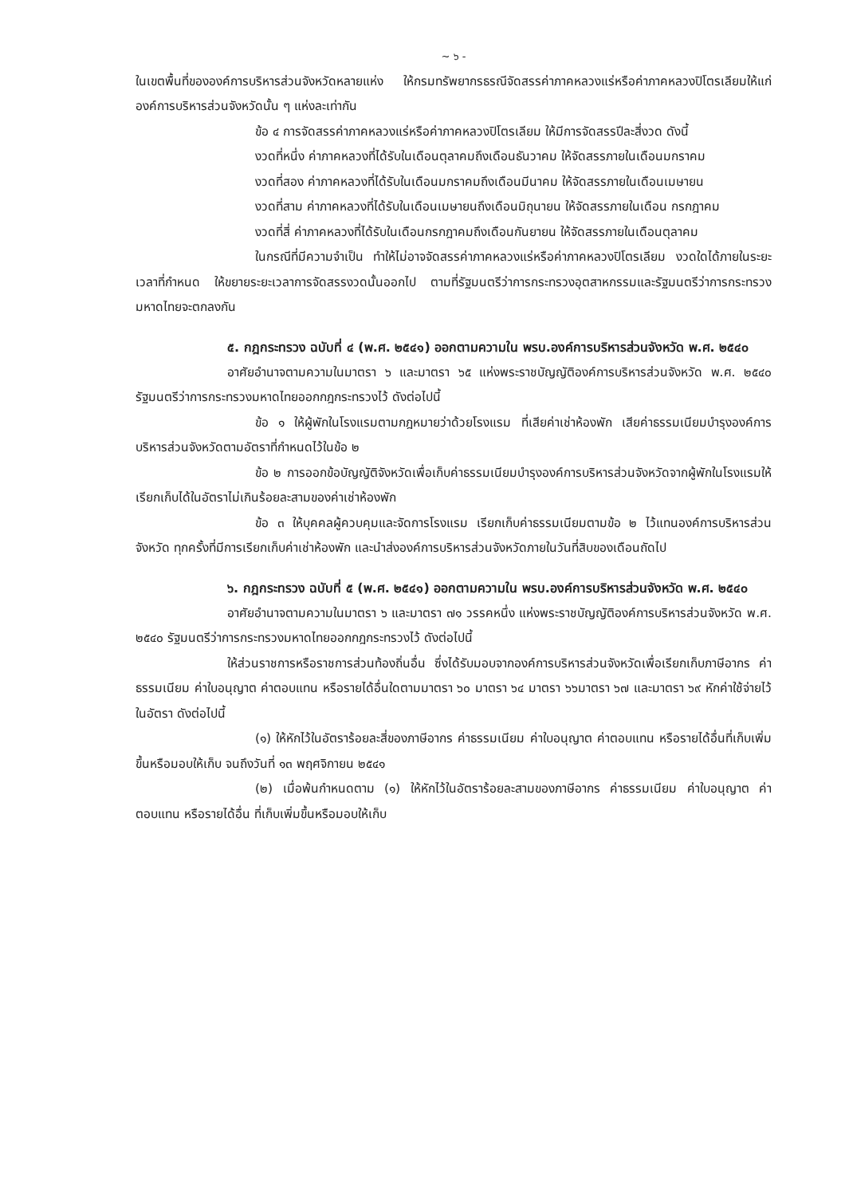~ ๖ -
ในเขตพื้นที่ขององค์การบริหารส่วนจังหวัดหลายแห่ง ให้กรมทรัพยากรธรณีจัดสรรค่าภาคหลวงแร่หรือค่าภาคหลวงปิโตรเลียมให้แก่องค์การบริหารส่วนจังหวัดนั้น ๆ แห่งละเท่ากัน
ข้อ ๔ การจัดสรรค่าภาคหลวงแร่หรือค่าภาคหลวงปิโตรเลียม ให้มีการจัดสรรปีละสี่งวด ดังนี้
งวดที่หนึ่ง ค่าภาคหลวงที่ได้รับในเดือนตุลาคมถึงเดือนธันวาคม ให้จัดสรรภายในเดือนมกราคม
งวดที่สอง ค่าภาคหลวงที่ได้รับในเดือนมกราคมถึงเดือนมีนาคม ให้จัดสรรภายในเดือนเมษายน
งวดที่สาม ค่าภาคหลวงที่ได้รับในเดือนเมษายนถึงเดือนมิถุนายน ให้จัดสรรภายในเดือน กรกฎาคม
งวดที่สี่ ค่าภาคหลวงที่ได้รับในเดือนกรกฎาคมถึงเดือนกันยายน ให้จัดสรรภายในเดือนตุลาคม
ในกรณีที่มีความจำเป็น ทำให้ไม่อาจจัดสรรค่าภาคหลวงแร่หรือค่าภาคหลวงปิโตรเลียม งวดใดได้ภายในระยะเวลาที่กำหนด ให้ขยายระยะเวลาการจัดสรรงวดนั้นออกไป ตามที่รัฐมนตรีว่าการกระทรวงอุตสาหกรรมและรัฐมนตรีว่าการกระทรวงมหาดไทยจะตกลงกัน
๕. กฎกระทรวง ฉบับที่ ๔ (พ.ศ. ๒๕๔๑) ออกตามความใน พรบ.องค์การบริหารส่วนจังหวัด พ.ศ. ๒๕๔๐
อาศัยอำนาจตามความในมาตรา ๖ และมาตรา ๖๕ แห่งพระราชบัญญัติองค์การบริหารส่วนจังหวัด พ.ศ. ๒๕๔๐ รัฐมนตรีว่าการกระทรวงมหาดไทยออกกฎกระทรวงไว้ ดังต่อไปนี้
ข้อ ๑ ให้ผู้พักในโรงแรมตามกฎหมายว่าด้วยโรงแรม ที่เสียค่าเช่าห้องพัก เสียค่าธรรมเนียมบำรุงองค์การบริหารส่วนจังหวัดตามอัตราที่กำหนดไว้ในข้อ ๒
ข้อ ๒ การออกข้อบัญญัติจังหวัดเพื่อเก็บค่าธรรมเนียมบำรุงองค์การบริหารส่วนจังหวัดจากผู้พักในโรงแรมให้เรียกเก็บได้ในอัตราไม่เกินร้อยละสามของค่าเช่าห้องพัก
ข้อ ๓ ให้บุคคลผู้ควบคุมและจัดการโรงแรม เรียกเก็บค่าธรรมเนียมตามข้อ ๒ ไว้แทนองค์การบริหารส่วนจังหวัด ทุกครั้งที่มีการเรียกเก็บค่าเช่าห้องพัก และนำส่งองค์การบริหารส่วนจังหวัดภายในวันที่สิบของเดือนถัดไป
๖. กฎกระทรวง ฉบับที่ ๕ (พ.ศ. ๒๕๔๑) ออกตามความใน พรบ.องค์การบริหารส่วนจังหวัด พ.ศ. ๒๕๔๐
อาศัยอำนาจตามความในมาตรา ๖ และมาตรา ๗๑ วรรคหนึ่ง แห่งพระราชบัญญัติองค์การบริหารส่วนจังหวัด พ.ศ. ๒๕๔๐ รัฐมนตรีว่าการกระทรวงมหาดไทยออกกฎกระทรวงไว้ ดังต่อไปนี้
ให้ส่วนราชการหรือราชการส่วนท้องถิ่นอื่น ซึ่งได้รับมอบจากองค์การบริหารส่วนจังหวัดเพื่อเรียกเก็บภาษีอากร ค่าธรรมเนียม ค่าใบอนุญาต ค่าตอบแทน หรือรายได้อื่นใดตามมาตรา ๖๐ มาตรา ๖๔ มาตรา ๖๖มาตรา ๖๗ และมาตรา ๖๙ หักค่าใช้จ่ายไว้ในอัตรา ดังต่อไปนี้
(๑) ให้หักไว้ในอัตราร้อยละสี่ของภาษีอากร ค่าธรรมเนียม ค่าใบอนุญาต ค่าตอบแทน หรือรายได้อื่นที่เก็บเพิ่มขึ้นหรือมอบให้เก็บ จนถึงวันที่ ๑๓ พฤศจิกายน ๒๕๔๑
(๒) เมื่อพ้นกำหนดตาม (๑) ให้หักไว้ในอัตราร้อยละสามของภาษีอากร ค่าธรรมเนียม ค่าใบอนุญาต ค่าตอบแทน หรือรายได้อื่น ที่เก็บเพิ่มขึ้นหรือมอบให้เก็บ